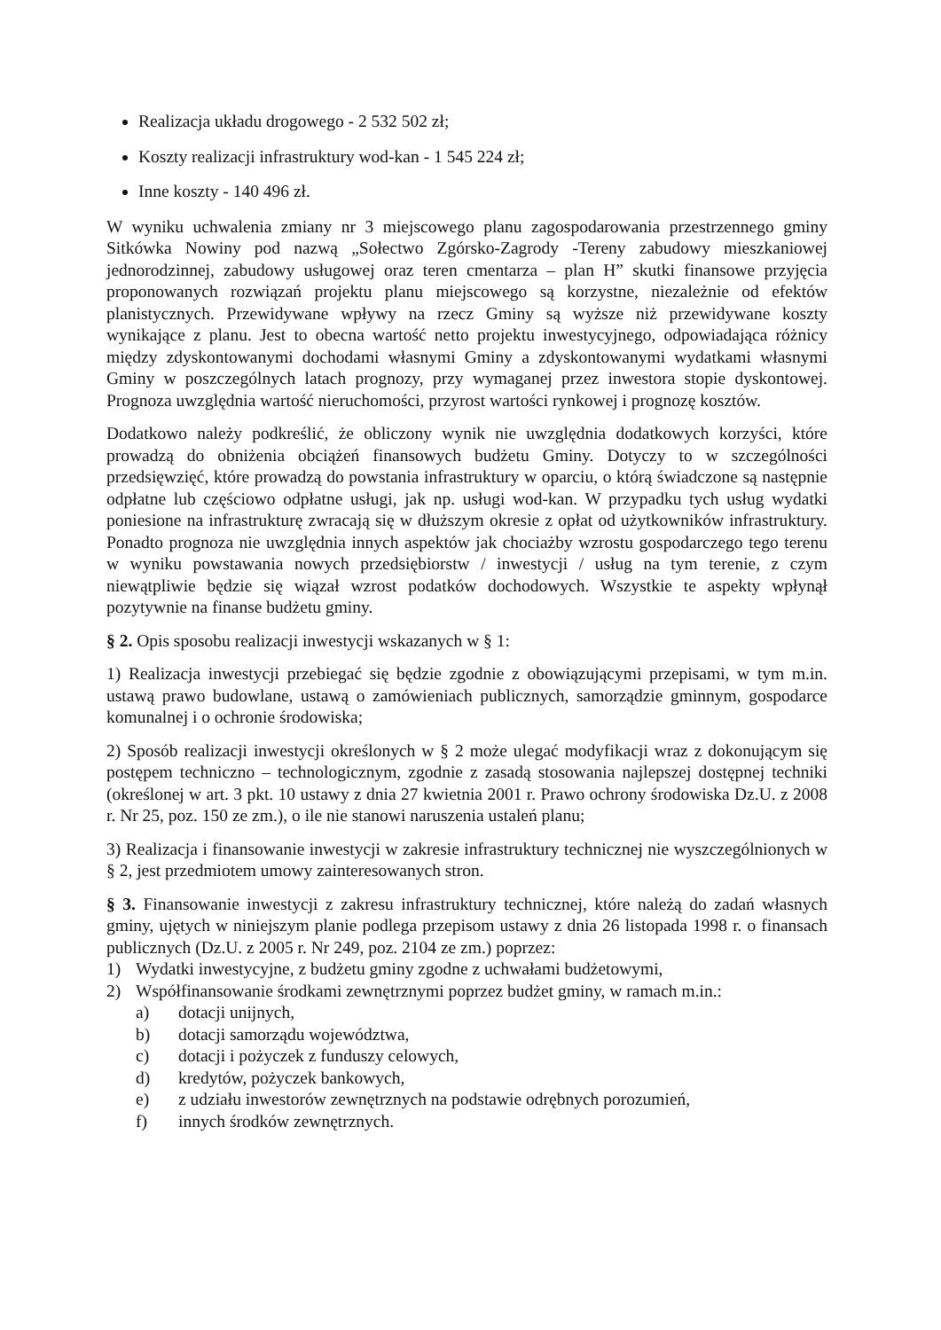Realizacja układu drogowego - 2 532 502 zł;
Koszty realizacji infrastruktury wod-kan - 1 545 224 zł;
Inne koszty - 140 496 zł.
W wyniku uchwalenia zmiany nr 3 miejscowego planu zagospodarowania przestrzennego gminy Sitkówka Nowiny pod nazwą „Sołectwo Zgórsko-Zagrody -Tereny zabudowy mieszkaniowej jednorodzinnej, zabudowy usługowej oraz teren cmentarza – plan H” skutki finansowe przyjęcia proponowanych rozwiązań projektu planu miejscowego są korzystne, niezależnie od efektów planistycznych. Przewidywane wpływy na rzecz Gminy są wyższe niż przewidywane koszty wynikające z planu. Jest to obecna wartość netto projektu inwestycyjnego, odpowiadająca różnicy między zdyskontowanymi dochodami własnymi Gminy a zdyskontowanymi wydatkami własnymi Gminy w poszczególnych latach prognozy, przy wymaganej przez inwestora stopie dyskontowej. Prognoza uwzględnia wartość nieruchomości, przyrost wartości rynkowej i prognozę kosztów.
Dodatkowo należy podkreślić, że obliczony wynik nie uwzględnia dodatkowych korzyści, które prowadzą do obniżenia obciążeń finansowych budżetu Gminy. Dotyczy to w szczególności przedsięwzięć, które prowadzą do powstania infrastruktury w oparciu, o którą świadczone są następnie odpłatne lub częściowo odpłatne usługi, jak np. usługi wod-kan. W przypadku tych usług wydatki poniesione na infrastrukturę zwracają się w dłuższym okresie z opłat od użytkowników infrastruktury. Ponadto prognoza nie uwzględnia innych aspektów jak chociażby wzrostu gospodarczego tego terenu w wyniku powstawania nowych przedsiębiorstw / inwestycji / usług na tym terenie, z czym niewątpliwie będzie się wiązał wzrost podatków dochodowych. Wszystkie te aspekty wpłynął pozytywnie na finanse budżetu gminy.
§ 2. Opis sposobu realizacji inwestycji wskazanych w § 1:
1) Realizacja inwestycji przebiegać się będzie zgodnie z obowiązującymi przepisami, w tym m.in. ustawą prawo budowlane, ustawą o zamówieniach publicznych, samorządzie gminnym, gospodarce komunalnej i o ochronie środowiska;
2) Sposób realizacji inwestycji określonych w § 2 może ulegać modyfikacji wraz z dokonującym się postępem techniczno – technologicznym, zgodnie z zasadą stosowania najlepszej dostępnej techniki (określonej w art. 3 pkt. 10 ustawy z dnia 27 kwietnia 2001 r. Prawo ochrony środowiska Dz.U. z 2008 r. Nr 25, poz. 150 ze zm.), o ile nie stanowi naruszenia ustaleń planu;
3) Realizacja i finansowanie inwestycji w zakresie infrastruktury technicznej nie wyszczególnionych w § 2, jest przedmiotem umowy zainteresowanych stron.
§ 3. Finansowanie inwestycji z zakresu infrastruktury technicznej, które należą do zadań własnych gminy, ujętych w niniejszym planie podlega przepisom ustawy z dnia 26 listopada 1998 r. o finansach publicznych (Dz.U. z 2005 r. Nr 249, poz. 2104 ze zm.) poprzez:
1) Wydatki inwestycyjne, z budżetu gminy zgodne z uchwałami budżetowymi,
2) Współfinansowanie środkami zewnętrznymi poprzez budżet gminy, w ramach m.in.:
a) dotacji unijnych,
b) dotacji samorządu województwa,
c) dotacji i pożyczek z funduszy celowych,
d) kredytów, pożyczek bankowych,
e) z udziału inwestorów zewnętrznych na podstawie odrębnych porozumień,
f) innych środków zewnętrznych.